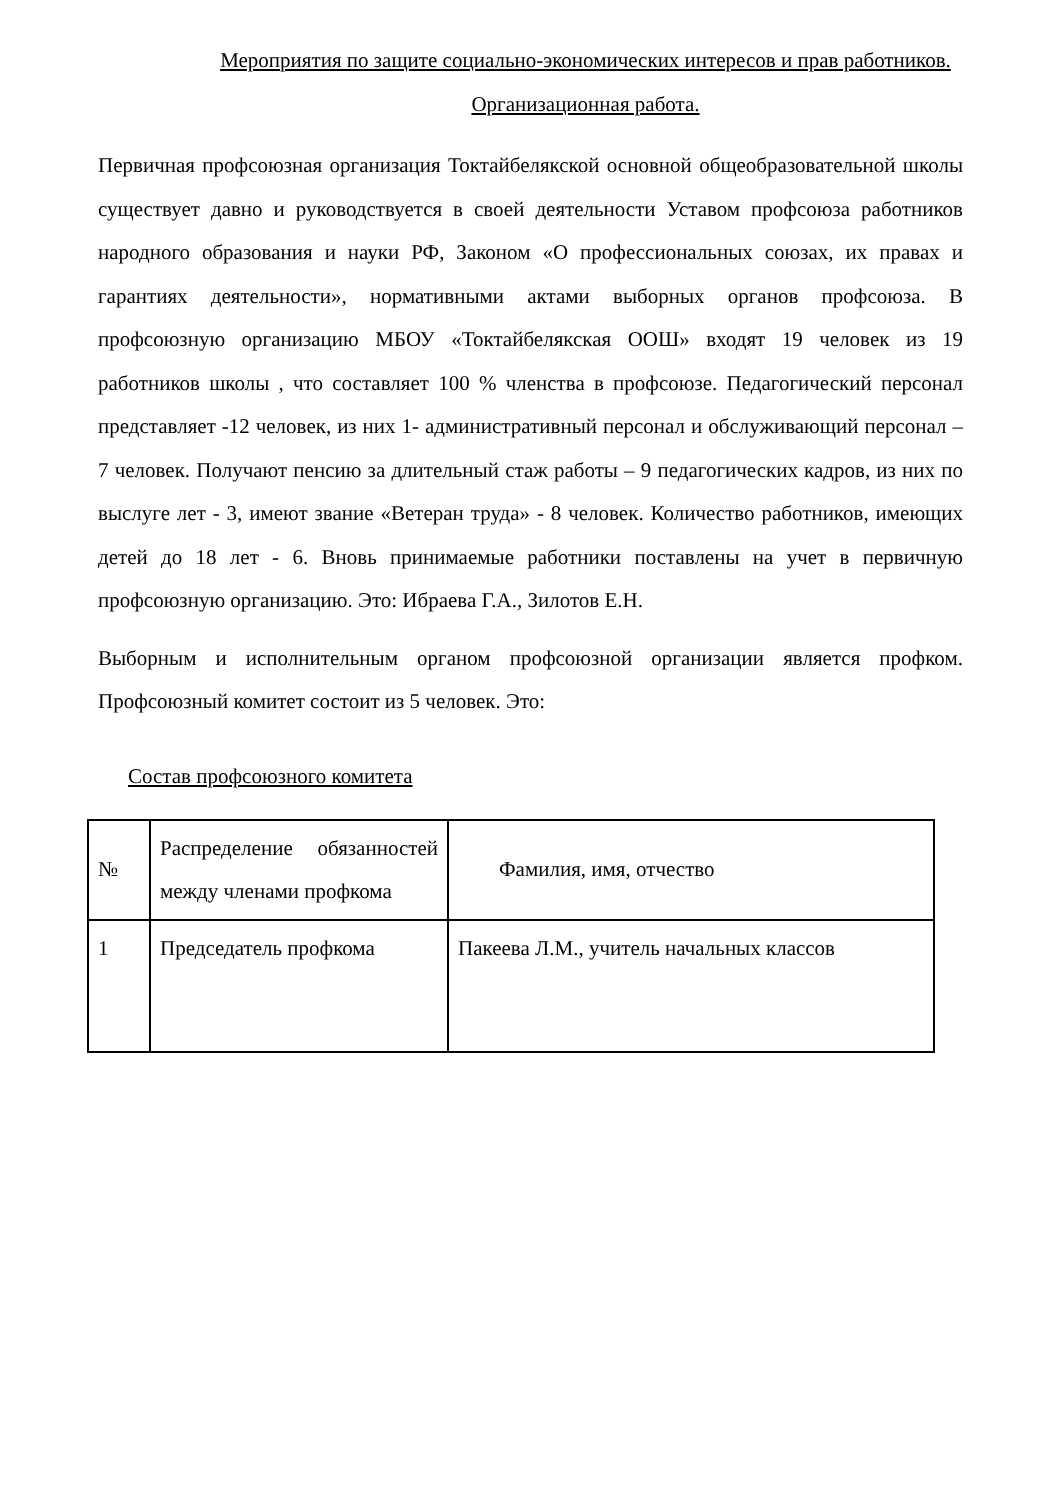Мероприятия по защите социально-экономических интересов и прав работников. Организационная работа.
Первичная профсоюзная организация Токтайбелякской основной общеобразовательной школы существует давно и руководствуется в своей деятельности Уставом профсоюза работников народного образования и науки РФ, Законом «О профессиональных союзах, их правах и гарантиях деятельности», нормативными актами выборных органов профсоюза. В профсоюзную организацию МБОУ «Токтайбелякская ООШ» входят 19 человек из 19 работников школы , что составляет 100 % членства в профсоюзе. Педагогический персонал представляет -12 человек, из них 1- административный персонал и обслуживающий персонал – 7 человек. Получают пенсию за длительный стаж работы – 9 педагогических кадров, из них по выслуге лет - 3, имеют звание «Ветеран труда» - 8 человек. Количество работников, имеющих детей до 18 лет - 6. Вновь принимаемые работники поставлены на учет в первичную профсоюзную организацию. Это: Ибраева Г.А., Зилотов Е.Н.
Выборным и исполнительным органом профсоюзной организации является профком. Профсоюзный комитет состоит из 5 человек. Это:
Состав профсоюзного комитета
| № | Распределение обязанностей между членами профкома | Фамилия, имя, отчество |
| 1 | Председатель профкома | Пакеева Л.М., учитель начальных классов |